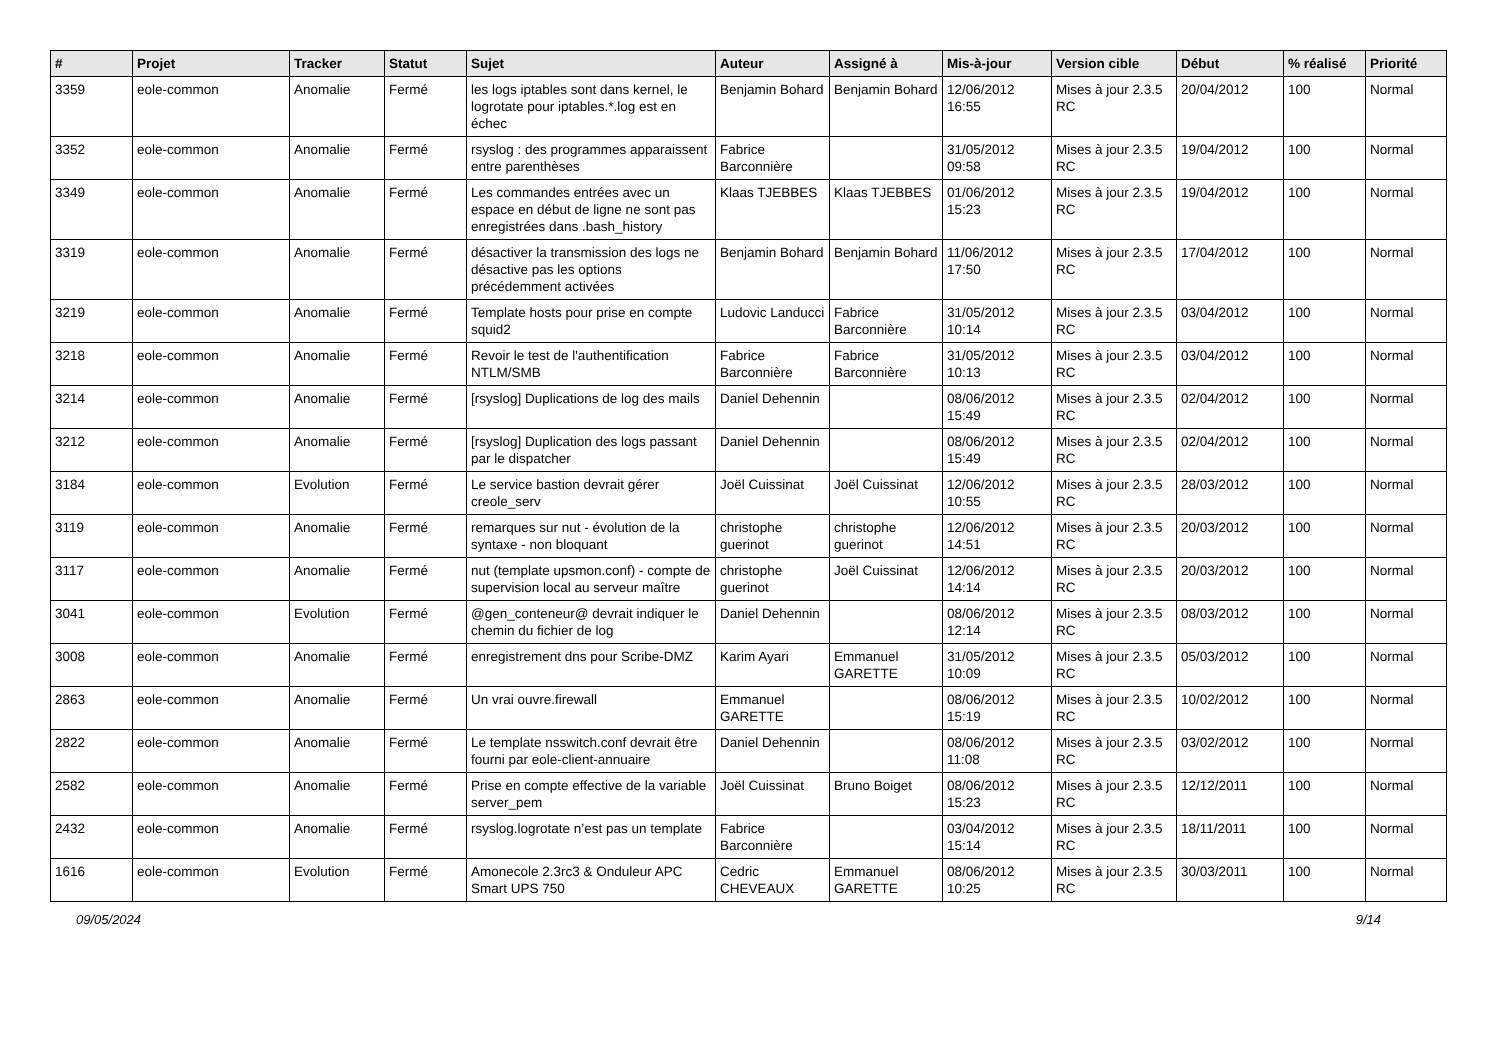| # | Projet | Tracker | Statut | Sujet | Auteur | Assigné à | Mis-à-jour | Version cible | Début | % réalisé | Priorité |
| --- | --- | --- | --- | --- | --- | --- | --- | --- | --- | --- | --- |
| 3359 | eole-common | Anomalie | Fermé | les logs iptables sont dans kernel, le logrotate pour iptables.*.log est en échec | Benjamin Bohard | Benjamin Bohard | 12/06/2012 16:55 | Mises à jour 2.3.5 RC | 20/04/2012 | 100 | Normal |
| 3352 | eole-common | Anomalie | Fermé | rsyslog : des programmes apparaissent entre parenthèses | Fabrice Barconnière | | 31/05/2012 09:58 | Mises à jour 2.3.5 RC | 19/04/2012 | 100 | Normal |
| 3349 | eole-common | Anomalie | Fermé | Les commandes entrées avec un espace en début de ligne ne sont pas enregistrées dans .bash_history | Klaas TJEBBES | Klaas TJEBBES | 01/06/2012 15:23 | Mises à jour 2.3.5 RC | 19/04/2012 | 100 | Normal |
| 3319 | eole-common | Anomalie | Fermé | désactiver la transmission des logs ne désactive pas les options précédemment activées | Benjamin Bohard | Benjamin Bohard | 11/06/2012 17:50 | Mises à jour 2.3.5 RC | 17/04/2012 | 100 | Normal |
| 3219 | eole-common | Anomalie | Fermé | Template hosts pour prise en compte squid2 | Ludovic Landucci | Fabrice Barconnière | 31/05/2012 10:14 | Mises à jour 2.3.5 RC | 03/04/2012 | 100 | Normal |
| 3218 | eole-common | Anomalie | Fermé | Revoir le test de l'authentification NTLM/SMB | Fabrice Barconnière | Fabrice Barconnière | 31/05/2012 10:13 | Mises à jour 2.3.5 RC | 03/04/2012 | 100 | Normal |
| 3214 | eole-common | Anomalie | Fermé | [rsyslog] Duplications de log des mails | Daniel Dehennin | | 08/06/2012 15:49 | Mises à jour 2.3.5 RC | 02/04/2012 | 100 | Normal |
| 3212 | eole-common | Anomalie | Fermé | [rsyslog] Duplication des logs passant par le dispatcher | Daniel Dehennin | | 08/06/2012 15:49 | Mises à jour 2.3.5 RC | 02/04/2012 | 100 | Normal |
| 3184 | eole-common | Evolution | Fermé | Le service bastion devrait gérer creole_serv | Joël Cuissinat | Joël Cuissinat | 12/06/2012 10:55 | Mises à jour 2.3.5 RC | 28/03/2012 | 100 | Normal |
| 3119 | eole-common | Anomalie | Fermé | remarques sur nut - évolution de la syntaxe - non bloquant | christophe guerinot | christophe guerinot | 12/06/2012 14:51 | Mises à jour 2.3.5 RC | 20/03/2012 | 100 | Normal |
| 3117 | eole-common | Anomalie | Fermé | nut (template upsmon.conf) - compte de supervision local au serveur maître | christophe guerinot | Joël Cuissinat | 12/06/2012 14:14 | Mises à jour 2.3.5 RC | 20/03/2012 | 100 | Normal |
| 3041 | eole-common | Evolution | Fermé | @gen_conteneur@ devrait indiquer le chemin du fichier de log | Daniel Dehennin | | 08/06/2012 12:14 | Mises à jour 2.3.5 RC | 08/03/2012 | 100 | Normal |
| 3008 | eole-common | Anomalie | Fermé | enregistrement dns pour Scribe-DMZ | Karim Ayari | Emmanuel GARETTE | 31/05/2012 10:09 | Mises à jour 2.3.5 RC | 05/03/2012 | 100 | Normal |
| 2863 | eole-common | Anomalie | Fermé | Un vrai ouvre.firewall | Emmanuel GARETTE | | 08/06/2012 15:19 | Mises à jour 2.3.5 RC | 10/02/2012 | 100 | Normal |
| 2822 | eole-common | Anomalie | Fermé | Le template nsswitch.conf devrait être fourni par eole-client-annuaire | Daniel Dehennin | | 08/06/2012 11:08 | Mises à jour 2.3.5 RC | 03/02/2012 | 100 | Normal |
| 2582 | eole-common | Anomalie | Fermé | Prise en compte effective de la variable server_pem | Joël Cuissinat | Bruno Boiget | 08/06/2012 15:23 | Mises à jour 2.3.5 RC | 12/12/2011 | 100 | Normal |
| 2432 | eole-common | Anomalie | Fermé | rsyslog.logrotate n’est pas un template | Fabrice Barconnière | | 03/04/2012 15:14 | Mises à jour 2.3.5 RC | 18/11/2011 | 100 | Normal |
| 1616 | eole-common | Evolution | Fermé | Amonecole 2.3rc3 & Onduleur APC Smart UPS 750 | Cedric CHEVEAUX | Emmanuel GARETTE | 08/06/2012 10:25 | Mises à jour 2.3.5 RC | 30/03/2011 | 100 | Normal |
09/05/2024 9/14